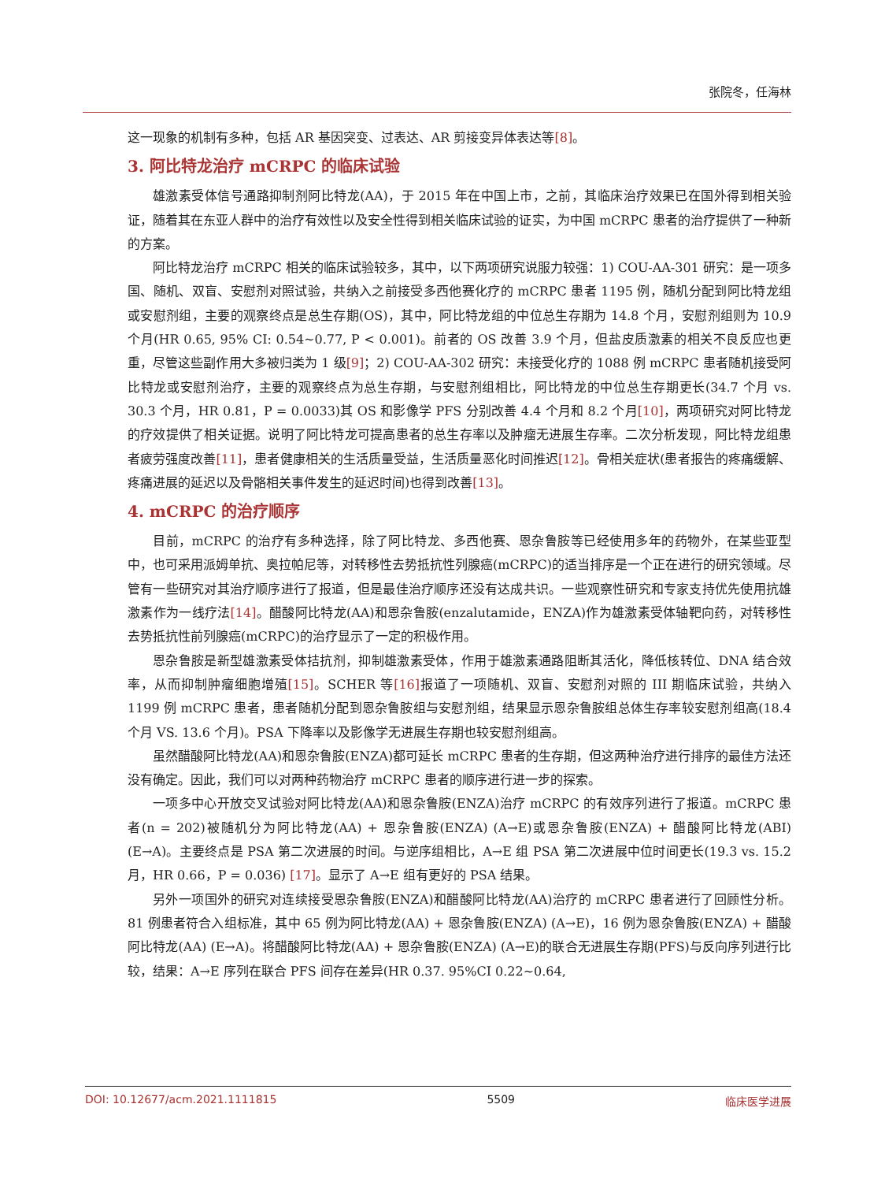张院冬，任海林
这一现象的机制有多种，包括 AR 基因突变、过表达、AR 剪接变异体表达等[8]。
3. 阿比特龙治疗 mCRPC 的临床试验
雄激素受体信号通路抑制剂阿比特龙(AA)，于 2015 年在中国上市，之前，其临床治疗效果已在国外得到相关验证，随着其在东亚人群中的治疗有效性以及安全性得到相关临床试验的证实，为中国 mCRPC 患者的治疗提供了一种新的方案。
阿比特龙治疗 mCRPC 相关的临床试验较多，其中，以下两项研究说服力较强：1) COU-AA-301 研究：是一项多国、随机、双盲、安慰剂对照试验，共纳入之前接受多西他赛化疗的 mCRPC 患者 1195 例，随机分配到阿比特龙组或安慰剂组，主要的观察终点是总生存期(OS)，其中，阿比特龙组的中位总生存期为 14.8 个月，安慰剂组则为 10.9 个月(HR 0.65, 95% CI: 0.54~0.77, P < 0.001)。前者的 OS 改善 3.9 个月，但盐皮质激素的相关不良反应也更重，尽管这些副作用大多被归类为 1 级[9]；2) COU-AA-302 研究：未接受化疗的 1088 例 mCRPC 患者随机接受阿比特龙或安慰剂治疗，主要的观察终点为总生存期，与安慰剂组相比，阿比特龙的中位总生存期更长(34.7 个月 vs. 30.3 个月，HR 0.81，P = 0.0033)其 OS 和影像学 PFS 分别改善 4.4 个月和 8.2 个月[10]，两项研究对阿比特龙的疗效提供了相关证据。说明了阿比特龙可提高患者的总生存率以及肿瘤无进展生存率。二次分析发现，阿比特龙组患者疲劳强度改善[11]，患者健康相关的生活质量受益，生活质量恶化时间推迟[12]。骨相关症状(患者报告的疼痛缓解、疼痛进展的延迟以及骨骼相关事件发生的延迟时间)也得到改善[13]。
4. mCRPC 的治疗顺序
目前，mCRPC 的治疗有多种选择，除了阿比特龙、多西他赛、恩杂鲁胺等已经使用多年的药物外，在某些亚型中，也可采用派姆单抗、奥拉帕尼等，对转移性去势抵抗性列腺癌(mCRPC)的适当排序是一个正在进行的研究领域。尽管有一些研究对其治疗顺序进行了报道，但是最佳治疗顺序还没有达成共识。一些观察性研究和专家支持优先使用抗雄激素作为一线疗法[14]。醋酸阿比特龙(AA)和恩杂鲁胺(enzalutamide，ENZA)作为雄激素受体轴靶向药，对转移性去势抵抗性前列腺癌(mCRPC)的治疗显示了一定的积极作用。
恩杂鲁胺是新型雄激素受体拮抗剂，抑制雄激素受体，作用于雄激素通路阻断其活化，降低核转位、DNA 结合效率，从而抑制肿瘤细胞增殖[15]。SCHER 等[16] 报道了一项随机、双盲、安慰剂对照的 III 期临床试验，共纳入 1199 例 mCRPC 患者，患者随机分配到恩杂鲁胺组与安慰剂组，结果显示恩杂鲁胺组总体生存率较安慰剂组高(18.4 个月 VS. 13.6 个月)。PSA 下降率以及影像学无进展生存期也较安慰剂组高。
虽然醋酸阿比特龙(AA)和恩杂鲁胺(ENZA)都可延长 mCRPC 患者的生存期，但这两种治疗进行排序的最佳方法还没有确定。因此，我们可以对两种药物治疗 mCRPC 患者的顺序进行进一步的探索。
一项多中心开放交叉试验对阿比特龙(AA)和恩杂鲁胺(ENZA)治疗 mCRPC 的有效序列进行了报道。mCRPC 患者(n = 202)被随机分为阿比特龙(AA) + 恩杂鲁胺(ENZA) (A→E)或恩杂鲁胺(ENZA) + 醋酸阿比特龙(ABI) (E→A)。主要终点是 PSA 第二次进展的时间。与逆序组相比，A→E 组 PSA 第二次进展中位时间更长(19.3 vs. 15.2 月，HR 0.66，P = 0.036) [17]。显示了 A→E 组有更好的 PSA 结果。
另外一项国外的研究对连续接受恩杂鲁胺(ENZA)和醋酸阿比特龙(AA)治疗的 mCRPC 患者进行了回顾性分析。81 例患者符合入组标准，其中 65 例为阿比特龙(AA) + 恩杂鲁胺(ENZA) (A→E)，16 例为恩杂鲁胺(ENZA) + 醋酸阿比特龙(AA) (E→A)。将醋酸阿比特龙(AA) + 恩杂鲁胺(ENZA) (A→E)的联合无进展生存期(PFS)与反向序列进行比较，结果：A→E 序列在联合 PFS 间存在差异(HR 0.37. 95%CI 0.22~0.64,
DOI: 10.12677/acm.2021.1111815 5509 临床医学进展